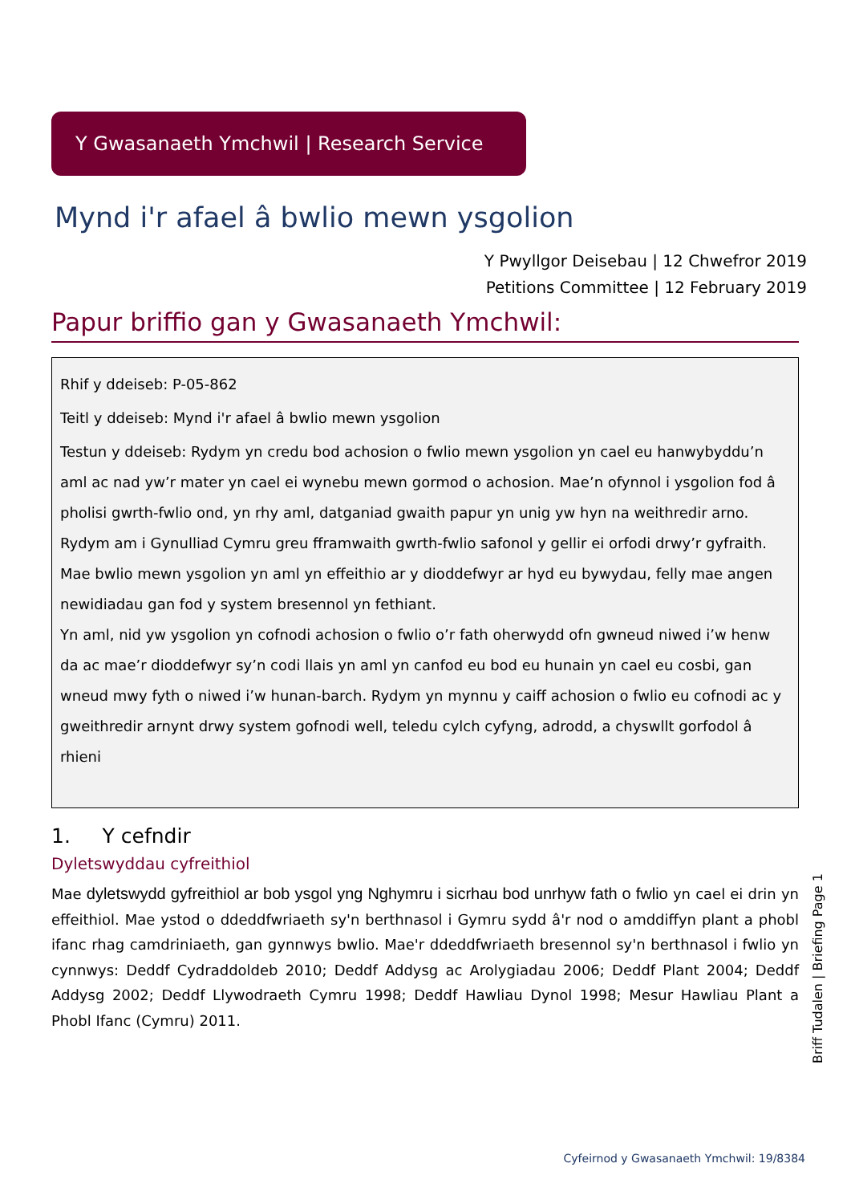Y Gwasanaeth Ymchwil | Research Service
Mynd i'r afael â bwlio mewn ysgolion
Y Pwyllgor Deisebau | 12 Chwefror 2019
Petitions Committee | 12 February 2019
Papur briffio gan y Gwasanaeth Ymchwil:
Rhif y ddeiseb: P-05-862
Teitl y ddeiseb: Mynd i'r afael â bwlio mewn ysgolion
Testun y ddeiseb: Rydym yn credu bod achosion o fwlio mewn ysgolion yn cael eu hanwybyddu’n aml ac nad yw’r mater yn cael ei wynebu mewn gormod o achosion. Mae’n ofynnol i ysgolion fod â pholisi gwrth-fwlio ond, yn rhy aml, datganiad gwaith papur yn unig yw hyn na weithredir arno.
Rydym am i Gynulliad Cymru greu fframwaith gwrth-fwlio safonol y gellir ei orfodi drwy’r gyfraith. Mae bwlio mewn ysgolion yn aml yn effeithio ar y dioddefwyr ar hyd eu bywydau, felly mae angen newidiadau gan fod y system bresennol yn fethiant.
Yn aml, nid yw ysgolion yn cofnodi achosion o fwlio o’r fath oherwydd ofn gwneud niwed i’w henw da ac mae’r dioddefwyr sy’n codi llais yn aml yn canfod eu bod eu hunain yn cael eu cosbi, gan wneud mwy fyth o niwed i’w hunan-barch. Rydym yn mynnu y caiff achosion o fwlio eu cofnodi ac y gweithredir arnynt drwy system gofnodi well, teledu cylch cyfyng, adrodd, a chyswllt gorfodol â rhieni
1. Y cefndir
Dyletswyddau cyfreithiol
Mae dyletswydd gyfreithiol ar bob ysgol yng Nghymru i sicrhau bod unrhyw fath o fwlio yn cael ei drin yn effeithiol. Mae ystod o ddeddfwriaeth sy'n berthnasol i Gymru sydd â'r nod o amddiffyn plant a phobl ifanc rhag camdriniaeth, gan gynnwys bwlio. Mae'r ddeddfwriaeth bresennol sy'n berthnasol i fwlio yn cynnwys: Deddf Cydraddoldeb 2010; Deddf Addysg ac Arolygiadau 2006; Deddf Plant 2004; Deddf Addysg 2002; Deddf Llywodraeth Cymru 1998; Deddf Hawliau Dynol 1998; Mesur Hawliau Plant a Phobl Ifanc (Cymru) 2011.
Briff Tudalen | Briefing Page 1
Cyfeirnod y Gwasanaeth Ymchwil: 19/8384